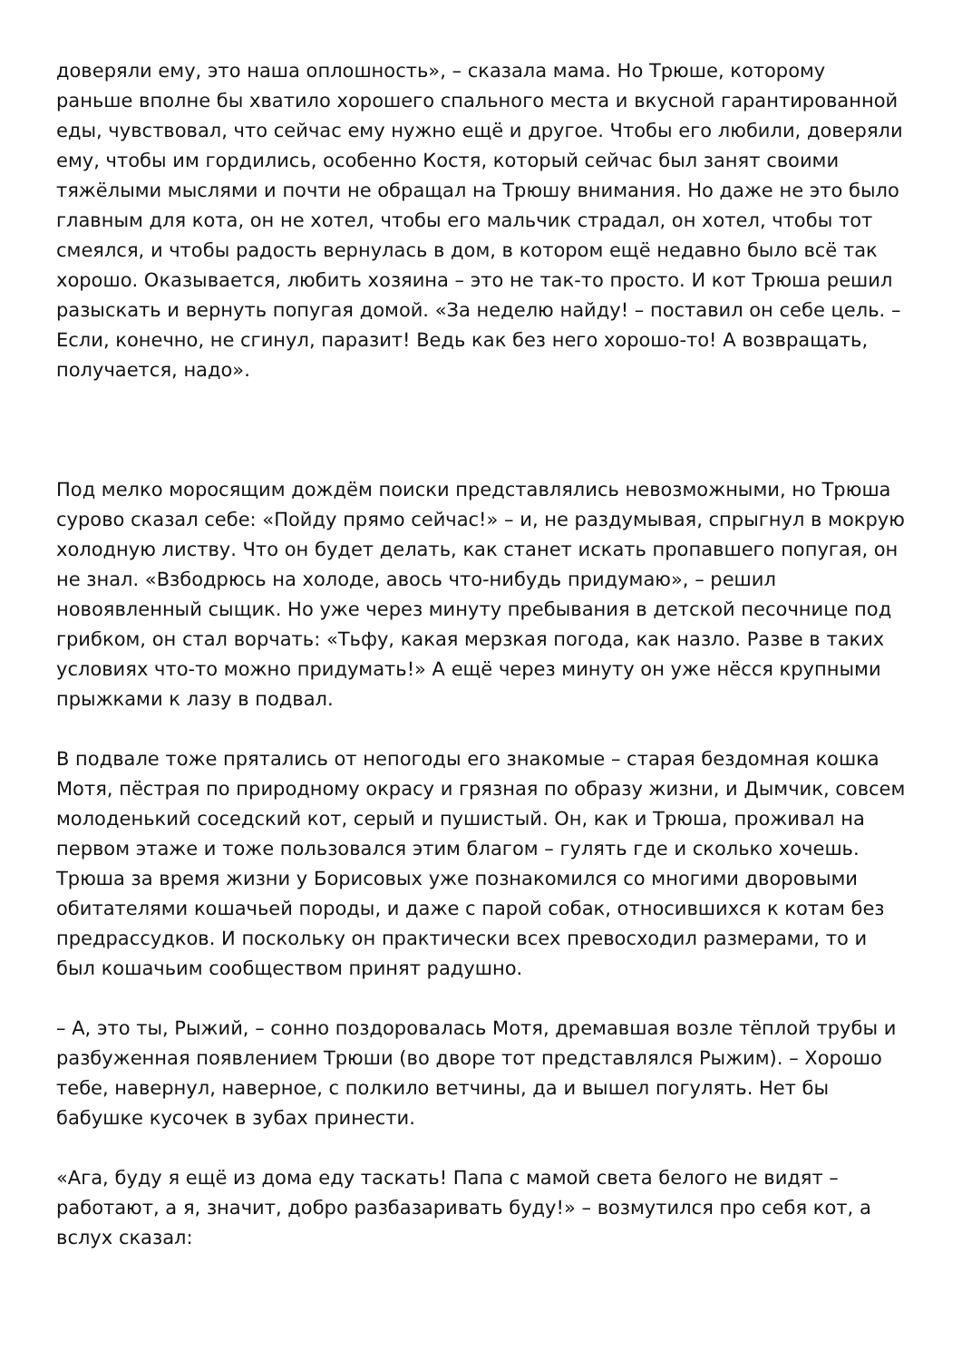доверяли ему, это наша оплошность», – сказала мама. Но Трюше, которому раньше вполне бы хватило хорошего спального места и вкусной гарантированной еды, чувствовал, что сейчас ему нужно ещё и другое. Чтобы его любили, доверяли ему, чтобы им гордились, особенно Костя, который сейчас был занят своими тяжёлыми мыслями и почти не обращал на Трюшу внимания. Но даже не это было главным для кота, он не хотел, чтобы его мальчик страдал, он хотел, чтобы тот смеялся, и чтобы радость вернулась в дом, в котором ещё недавно было всё так хорошо. Оказывается, любить хозяина – это не так-то просто. И кот Трюша решил разыскать и вернуть попугая домой. «За неделю найду! – поставил он себе цель. – Если, конечно, не сгинул, паразит! Ведь как без него хорошо-то! А возвращать, получается, надо».
Под мелко моросящим дождём поиски представлялись невозможными, но Трюша сурово сказал себе: «Пойду прямо сейчас!» – и, не раздумывая, спрыгнул в мокрую холодную листву. Что он будет делать, как станет искать пропавшего попугая, он не знал. «Взбодрюсь на холоде, авось что-нибудь придумаю», – решил новоявленный сыщик. Но уже через минуту пребывания в детской песочнице под грибком, он стал ворчать: «Тьфу, какая мерзкая погода, как назло. Разве в таких условиях что-то можно придумать!» А ещё через минуту он уже нёсся крупными прыжками к лазу в подвал.
В подвале тоже прятались от непогоды его знакомые – старая бездомная кошка Мотя, пёстрая по природному окрасу и грязная по образу жизни, и Дымчик, совсем молоденький соседский кот, серый и пушистый. Он, как и Трюша, проживал на первом этаже и тоже пользовался этим благом – гулять где и сколько хочешь. Трюша за время жизни у Борисовых уже познакомился со многими дворовыми обитателями кошачьей породы, и даже с парой собак, относившихся к котам без предрассудков. И поскольку он практически всех превосходил размерами, то и был кошачьим сообществом принят радушно.
– А, это ты, Рыжий, – сонно поздоровалась Мотя, дремавшая возле тёплой трубы и разбуженная появлением Трюши (во дворе тот представлялся Рыжим). – Хорошо тебе, навернул, наверное, с полкило ветчины, да и вышел погулять. Нет бы бабушке кусочек в зубах принести.
«Ага, буду я ещё из дома еду таскать! Папа с мамой света белого не видят – работают, а я, значит, добро разбазаривать буду!» – возмутился про себя кот, а вслух сказал: